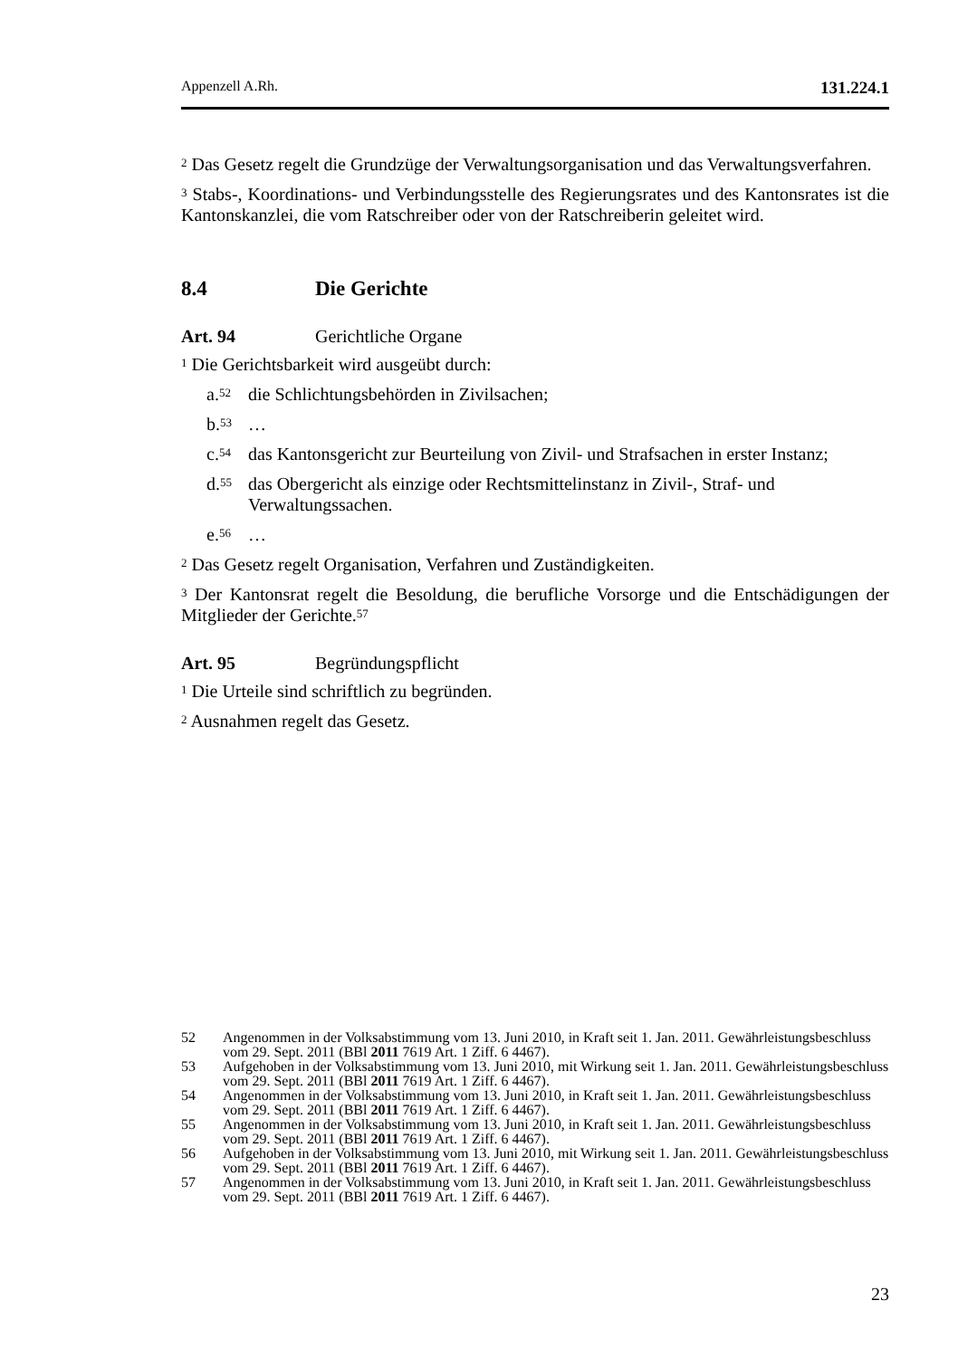Appenzell A.Rh. 131.224.1
<sup>2</sup> Das Gesetz regelt die Grundzüge der Verwaltungsorganisation und das Verwaltungsverfahren.
<sup>3</sup> Stabs-, Koordinations- und Verbindungsstelle des Regierungsrates und des Kantonsrates ist die Kantonskanzlei, die vom Ratschreiber oder von der Ratschreiberin geleitet wird.
8.4 Die Gerichte
Art. 94 Gerichtliche Organe
<sup>1</sup> Die Gerichtsbarkeit wird ausgeübt durch:
a.<sup>52</sup> die Schlichtungsbehörden in Zivilsachen;
b.<sup>53</sup> …
c.<sup>54</sup> das Kantonsgericht zur Beurteilung von Zivil- und Strafsachen in erster Instanz;
d.<sup>55</sup> das Obergericht als einzige oder Rechtsmittelinstanz in Zivil-, Straf- und Verwaltungssachen.
e.<sup>56</sup> …
<sup>2</sup> Das Gesetz regelt Organisation, Verfahren und Zuständigkeiten.
<sup>3</sup> Der Kantonsrat regelt die Besoldung, die berufliche Vorsorge und die Entschädigungen der Mitglieder der Gerichte.<sup>57</sup>
Art. 95 Begründungspflicht
<sup>1</sup> Die Urteile sind schriftlich zu begründen.
<sup>2</sup> Ausnahmen regelt das Gesetz.
52 Angenommen in der Volksabstimmung vom 13. Juni 2010, in Kraft seit 1. Jan. 2011. Gewährleistungsbeschluss vom 29. Sept. 2011 (BBl 2011 7619 Art. 1 Ziff. 6 4467).
53 Aufgehoben in der Volksabstimmung vom 13. Juni 2010, mit Wirkung seit 1. Jan. 2011. Gewährleistungsbeschluss vom 29. Sept. 2011 (BBl 2011 7619 Art. 1 Ziff. 6 4467).
54 Angenommen in der Volksabstimmung vom 13. Juni 2010, in Kraft seit 1. Jan. 2011. Gewährleistungsbeschluss vom 29. Sept. 2011 (BBl 2011 7619 Art. 1 Ziff. 6 4467).
55 Angenommen in der Volksabstimmung vom 13. Juni 2010, in Kraft seit 1. Jan. 2011. Gewährleistungsbeschluss vom 29. Sept. 2011 (BBl 2011 7619 Art. 1 Ziff. 6 4467).
56 Aufgehoben in der Volksabstimmung vom 13. Juni 2010, mit Wirkung seit 1. Jan. 2011. Gewährleistungsbeschluss vom 29. Sept. 2011 (BBl 2011 7619 Art. 1 Ziff. 6 4467).
57 Angenommen in der Volksabstimmung vom 13. Juni 2010, in Kraft seit 1. Jan. 2011. Gewährleistungsbeschluss vom 29. Sept. 2011 (BBl 2011 7619 Art. 1 Ziff. 6 4467).
23